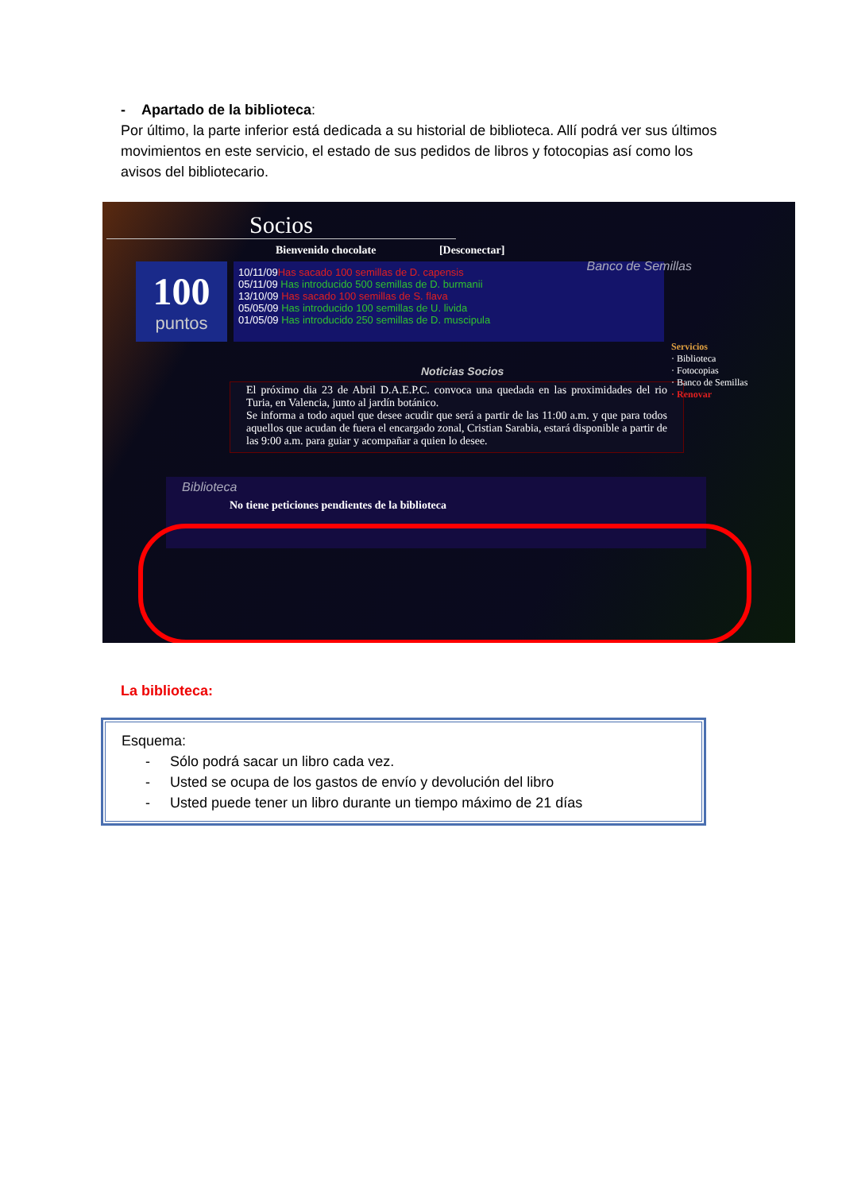- Apartado de la biblioteca:
Por último, la parte inferior está dedicada a su historial de biblioteca. Allí podrá ver sus últimos movimientos en este servicio, el estado de sus pedidos de libros y fotocopias así como los avisos del bibliotecario.
Socios
Bienvenido chocolate [Desconectar]
Banco de Semillas
100
puntos
10/11/09Has sacado 100 semillas de D. capensis
05/11/09 Has introducido 500 semillas de D. burmanii
13/10/09 Has sacado 100 semillas de S. flava
05/05/09 Has introducido 100 semillas de U. livida
01/05/09 Has introducido 250 semillas de D. muscipula
Servicios
· Biblioteca
· Fotocopias
· Banco de Semillas
· Renovar
Noticias Socios
El próximo dia 23 de Abril D.A.E.P.C. convoca una quedada en las proximidades del rio Turia, en Valencia, junto al jardín botánico.
Se informa a todo aquel que desee acudir que será a partir de las 11:00 a.m. y que para todos aquellos que acudan de fuera el encargado zonal, Cristian Sarabia, estará disponible a partir de las 9:00 a.m. para guiar y acompañar a quien lo desee.
Biblioteca
No tiene peticiones pendientes de la biblioteca
La biblioteca:
Esquema:
- Sólo podrá sacar un libro cada vez.
- Usted se ocupa de los gastos de envío y devolución del libro
- Usted puede tener un libro durante un tiempo máximo de 21 días